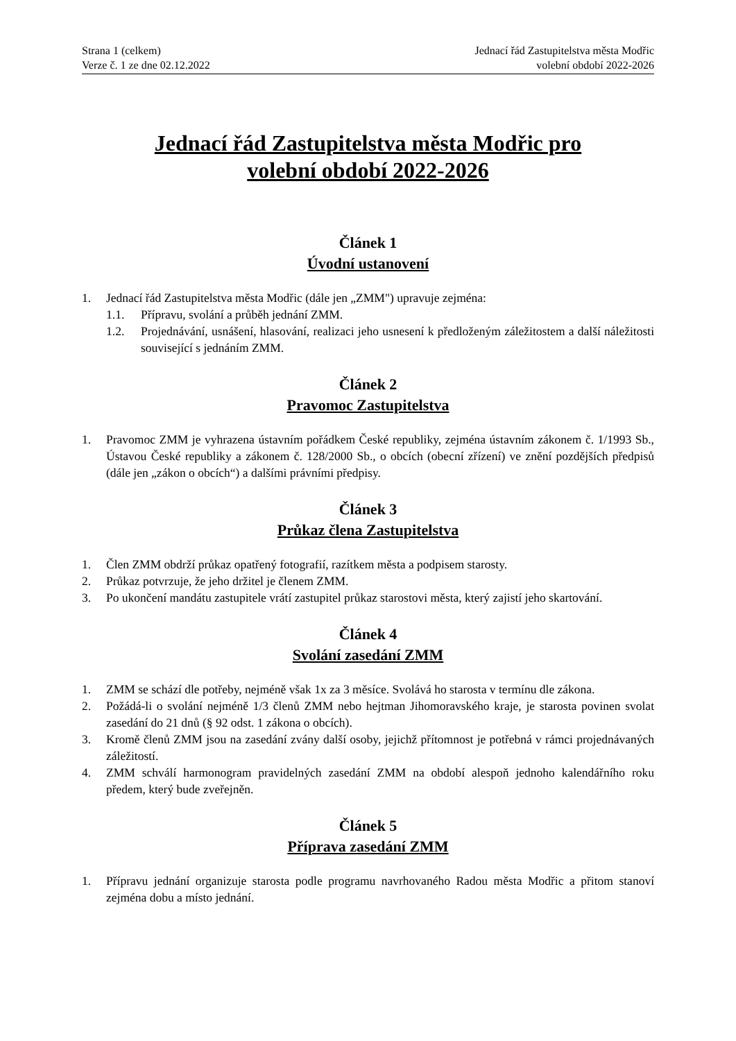Strana 1 (celkem)
Verze č. 1 ze dne 02.12.2022
Jednací řád Zastupitelstva města Modřic
volební období 2022-2026
Jednací řád Zastupitelstva města Modřic pro
volební období 2022-2026
Článek 1
Úvodní ustanovení
1. Jednací řád Zastupitelstva města Modřic (dále jen „ZMM") upravuje zejména:
1.1. Přípravu, svolání a průběh jednání ZMM.
1.2. Projednávání, usnášení, hlasování, realizaci jeho usnesení k předloženým záležitostem a další náležitosti související s jednáním ZMM.
Článek 2
Pravomoc Zastupitelstva
1. Pravomoc ZMM je vyhrazena ústavním pořádkem České republiky, zejména ústavním zákonem č. 1/1993 Sb., Ústavou České republiky a zákonem č. 128/2000 Sb., o obcích (obecní zřízení) ve znění pozdějších předpisů (dále jen „zákon o obcích“) a dalšími právními předpisy.
Článek 3
Průkaz člena Zastupitelstva
1. Člen ZMM obdrží průkaz opatřený fotografií, razítkem města a podpisem starosty.
2. Průkaz potvrzuje, že jeho držitel je členem ZMM.
3. Po ukončení mandátu zastupitele vrátí zastupitel průkaz starostovi města, který zajistí jeho skartování.
Článek 4
Svolání zasedání ZMM
1. ZMM se schází dle potřeby, nejméně však 1x za 3 měsíce. Svolává ho starosta v termínu dle zákona.
2. Požádá-li o svolání nejméně 1/3 členů ZMM nebo hejtman Jihomoravského kraje, je starosta povinen svolat zasedání do 21 dnů (§ 92 odst. 1 zákona o obcích).
3. Kromě členů ZMM jsou na zasedání zvány další osoby, jejichž přítomnost je potřebná v rámci projednávaných záležitostí.
4. ZMM schválí harmonogram pravidelných zasedání ZMM na období alespoň jednoho kalendářního roku předem, který bude zveřejněn.
Článek 5
Příprava zasedání ZMM
1. Přípravu jednání organizuje starosta podle programu navrhovaného Radou města Modřic a přitom stanoví zejména dobu a místo jednání.